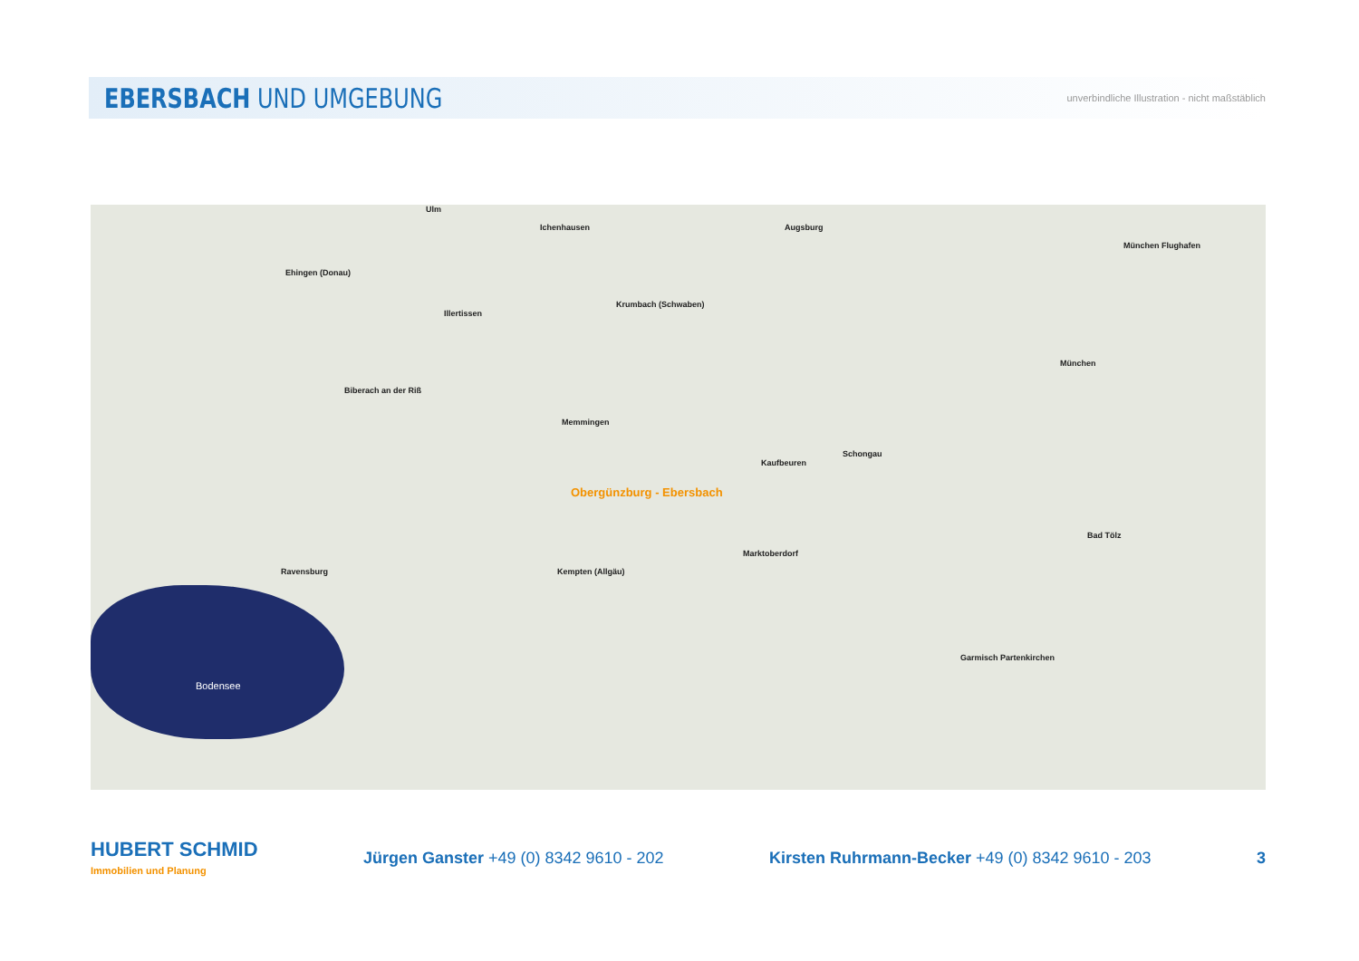EBERSBACH UND UMGEBUNG
unverbindliche Illustration - nicht maßstäblich
Bodensee
Ulm
Ichenhausen Augsburg
Ehingen (Donau)
Illertissen
Krumbach (Schwaben)
München Flughafen
München
Biberach an der Riß
Memmingen
Kaufbeuren
Obergünzburg - Ebersbach
Kempten (Allgäu)
Marktoberdorf
Garmisch Partenkirchen
Ravensburg
Bad Tölz
Schongau
HUBERT SCHMID
Immobilien und Planung
Jürgen Ganster +49 (0) 8342 9610 - 202
Kirsten Ruhrmann-Becker +49 (0) 8342 9610 - 203
3